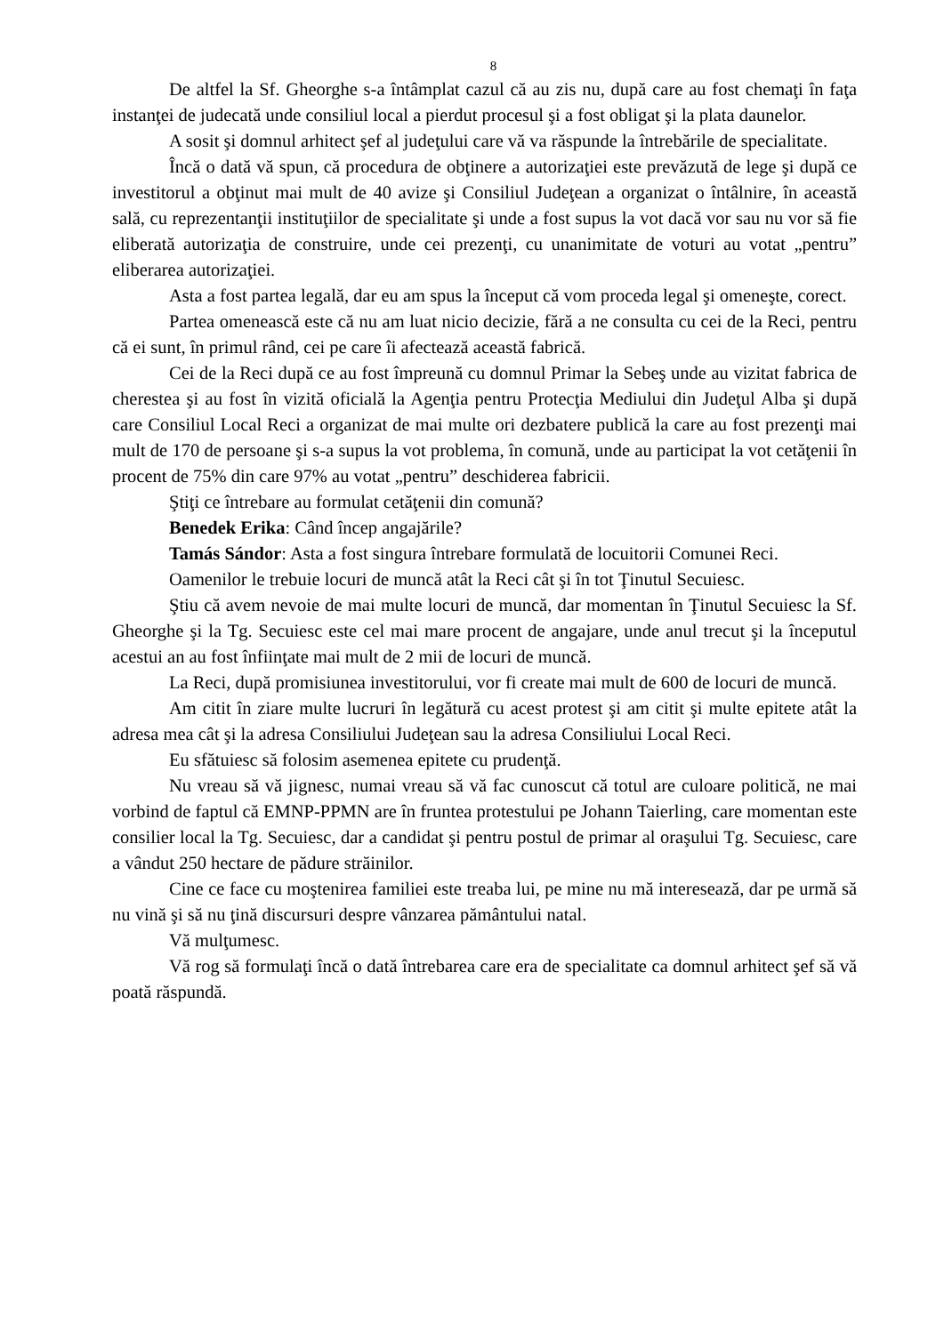8
De altfel la Sf. Gheorghe s-a întâmplat cazul că au zis nu, după care au fost chemaţi în faţa instanţei de judecată unde consiliul local a pierdut procesul şi a fost obligat şi la plata daunelor.
A sosit şi domnul arhitect şef al judeţului care vă va răspunde la întrebările de specialitate.
Încă o dată vă spun, că procedura de obţinere a autorizaţiei este prevăzută de lege şi după ce investitorul a obţinut mai mult de 40 avize şi Consiliul Judeţean a organizat o întâlnire, în această sală, cu reprezentanţii instituţiilor de specialitate şi unde a fost supus la vot dacă vor sau nu vor să fie eliberată autorizaţia de construire, unde cei prezenţi, cu unanimitate de voturi au votat „pentru” eliberarea autorizaţiei.
Asta a fost partea legală, dar eu am spus la început că vom proceda legal şi omeneşte, corect.
Partea omenească este că nu am luat nicio decizie, fără a ne consulta cu cei de la Reci, pentru că ei sunt, în primul rând, cei pe care îi afectează această fabrică.
Cei de la Reci după ce au fost împreună cu domnul Primar la Sebeş unde au vizitat fabrica de cherestea şi au fost în vizită oficială la Agenţia pentru Protecţia Mediului din Judeţul Alba şi după care Consiliul Local Reci a organizat de mai multe ori dezbatere publică la care au fost prezenţi mai mult de 170 de persoane şi s-a supus la vot problema, în comună, unde au participat la vot cetăţenii în procent de 75% din care 97% au votat „pentru” deschiderea fabricii.
Ştiţi ce întrebare au formulat cetăţenii din comună?
Benedek Erika: Când încep angajările?
Tamás Sándor: Asta a fost singura întrebare formulată de locuitorii Comunei Reci.
Oamenilor le trebuie locuri de muncă atât la Reci cât şi în tot Ţinutul Secuiesc.
Ştiu că avem nevoie de mai multe locuri de muncă, dar momentan în Ţinutul Secuiesc la Sf. Gheorghe şi la Tg. Secuiesc este cel mai mare procent de angajare, unde anul trecut şi la începutul acestui an au fost înfiinţate mai mult de 2 mii de locuri de muncă.
La Reci, după promisiunea investitorului, vor fi create mai mult de 600 de locuri de muncă.
Am citit în ziare multe lucruri în legătură cu acest protest şi am citit şi multe epitete atât la adresa mea cât şi la adresa Consiliului Judeţean sau la adresa Consiliului Local Reci.
Eu sfătuiesc să folosim asemenea epitete cu prudenţă.
Nu vreau să vă jignesc, numai vreau să vă fac cunoscut că totul are culoare politică, ne mai vorbind de faptul că EMNP-PPMN are în fruntea protestului pe Johann Taierling, care momentan este consilier local la Tg. Secuiesc, dar a candidat şi pentru postul de primar al oraşului Tg. Secuiesc, care a vândut 250 hectare de pădure străinilor.
Cine ce face cu moştenirea familiei este treaba lui, pe mine nu mă interesează, dar pe urmă să nu vină şi să nu ţină discursuri despre vânzarea pământului natal.
Vă mulţumesc.
Vă rog să formulaţi încă o dată întrebarea care era de specialitate ca domnul arhitect şef să vă poată răspundă.